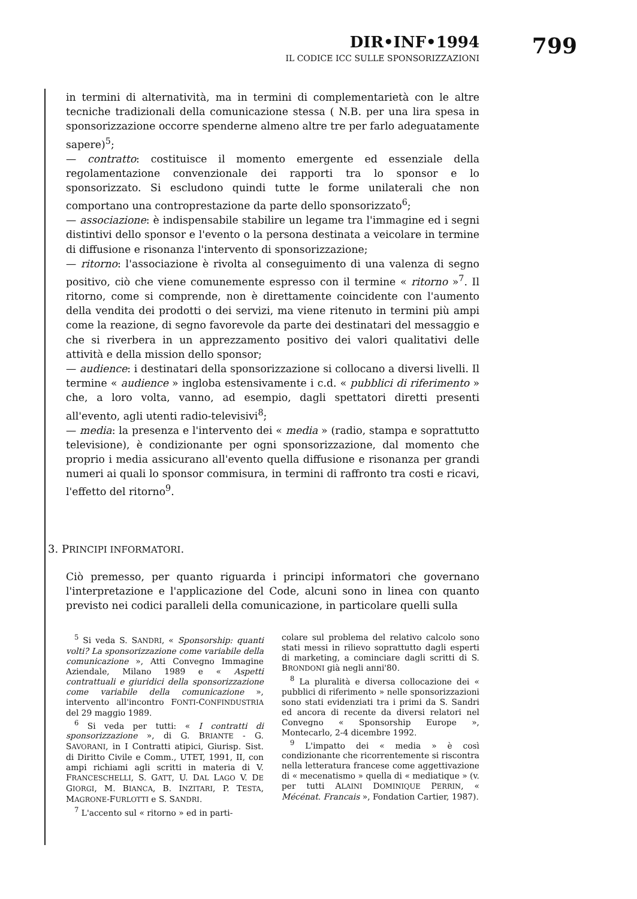DIR•INF•1994
IL CODICE ICC SULLE SPONSORIZZAZIONI
799
in termini di alternatività, ma in termini di complementarietà con le altre tecniche tradizionali della comunicazione stessa ( N.B. per una lira spesa in sponsorizzazione occorre spenderne almeno altre tre per farlo adeguatamente sapere)<sup>5</sup>;
— contratto: costituisce il momento emergente ed essenziale della regolamentazione convenzionale dei rapporti tra lo sponsor e lo sponsorizzato. Si escludono quindi tutte le forme unilaterali che non comportano una controprestazione da parte dello sponsorizzato<sup>6</sup>;
— associazione: è indispensabile stabilire un legame tra l'immagine ed i segni distintivi dello sponsor e l'evento o la persona destinata a veicolare in termine di diffusione e risonanza l'intervento di sponsorizzazione;
— ritorno: l'associazione è rivolta al conseguimento di una valenza di segno positivo, ciò che viene comunemente espresso con il termine « ritorno »<sup>7</sup>. Il ritorno, come si comprende, non è direttamente coincidente con l'aumento della vendita dei prodotti o dei servizi, ma viene ritenuto in termini più ampi come la reazione, di segno favorevole da parte dei destinatari del messaggio e che si riverbera in un apprezzamento positivo dei valori qualitativi delle attività e della mission dello sponsor;
— audience: i destinatari della sponsorizzazione si collocano a diversi livelli. Il termine « audience » ingloba estensivamente i c.d. « pubblici di riferimento » che, a loro volta, vanno, ad esempio, dagli spettatori diretti presenti all'evento, agli utenti radio-televisivi<sup>8</sup>;
— media: la presenza e l'intervento dei « media » (radio, stampa e soprattutto televisione), è condizionante per ogni sponsorizzazione, dal momento che proprio i media assicurano all'evento quella diffusione e risonanza per grandi numeri ai quali lo sponsor commisura, in termini di raffronto tra costi e ricavi, l'effetto del ritorno<sup>9</sup>.
3. PRINCIPI INFORMATORI.
Ciò premesso, per quanto riguarda i principi informatori che governano l'interpretazione e l'applicazione del Code, alcuni sono in linea con quanto previsto nei codici paralleli della comunicazione, in particolare quelli sulla
<sup>5</sup> Si veda S. SANDRI, « Sponsorship: quanti volti? La sponsorizzazione come variabile della comunicazione », Atti Convegno Immagine Aziendale, Milano 1989 e « Aspetti contrattuali e giuridici della sponsorizzazione come variabile della comunicazione », intervento all'incontro FONTI-CONFINDUSTRIA del 29 maggio 1989.
<sup>6</sup> Si veda per tutti: « I contratti di sponsorizzazione », di G. BRIANTE - G. SAVORANI, in I Contratti atipici, Giurisp. Sist. di Diritto Civile e Comm., UTET, 1991, II, con ampi richiami agli scritti in materia di V. FRANCESCHELLI, S. GATT, U. DAL LAGO V. DE GIORGI, M. BIANCA, B. INZITARI, P. TESTA, MAGRONE-FURLOTTI e S. SANDRI.
<sup>7</sup> L'accento sul « ritorno » ed in parti-
colare sul problema del relativo calcolo sono stati messi in rilievo soprattutto dagli esperti di marketing, a cominciare dagli scritti di S. BRONDONI già negli anni'80.
<sup>8</sup> La pluralità e diversa collocazione dei « pubblici di riferimento » nelle sponsorizzazioni sono stati evidenziati tra i primi da S. Sandri ed ancora di recente da diversi relatori nel Convegno « Sponsorship Europe », Montecarlo, 2-4 dicembre 1992.
<sup>9</sup> L'impatto dei « media » è così condizionante che ricorrentemente si riscontra nella letteratura francese come aggettivazione di « mecenatismo » quella di « mediatique » (v. per tutti ALAINI DOMINIQUE PERRIN, « Mécénat. Francais », Fondation Cartier, 1987).